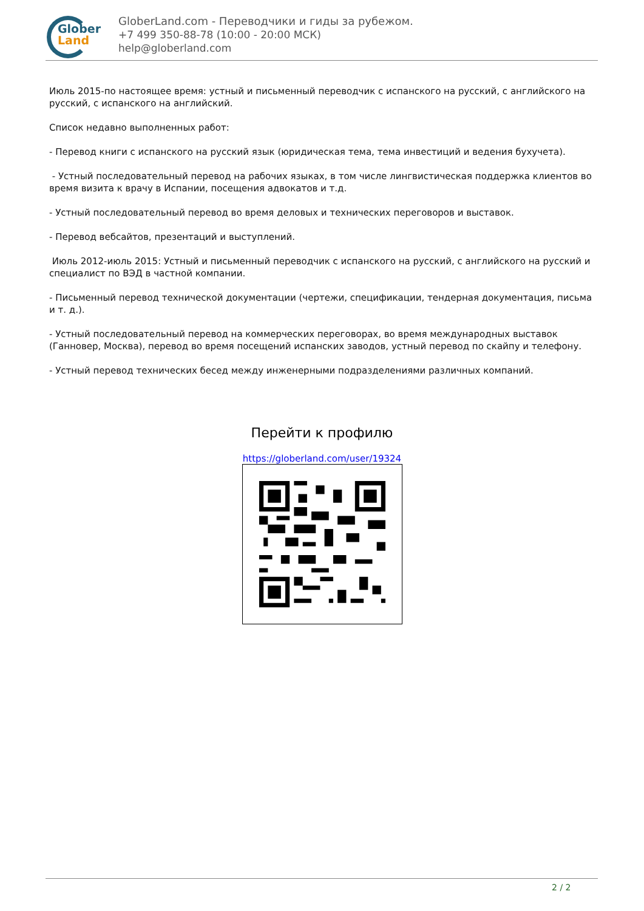Glober
Land
GloberLand.com - Переводчики и гиды за рубежом.
+7 499 350-88-78 (10:00 - 20:00 МСК)
help@globerland.com
Июль 2015-по настоящее время: устный и письменный переводчик с испанского на русский, с английского на русский, с испанского на английский.
Список недавно выполненных работ:
- Перевод книги с испанского на русский язык (юридическая тема, тема инвестиций и ведения бухучета).
- Устный последовательный перевод на рабочих языках, в том числе лингвистическая поддержка клиентов во время визита к врачу в Испании, посещения адвокатов и т.д.
- Устный последовательный перевод во время деловых и технических переговоров и выставок.
- Перевод вебсайтов, презентаций и выступлений.
Июль 2012-июль 2015: Устный и письменный переводчик с испанского на русский, с английского на русский и специалист по ВЭД в частной компании.
- Письменный перевод технической документации (чертежи, спецификации, тендерная документация, письма и т. д.).
- Устный последовательный перевод на коммерческих переговорах, во время международных выставок (Ганновер, Москва), перевод во время посещений испанских заводов, устный перевод по скайпу и телефону.
- Устный перевод технических бесед между инженерными подразделениями различных компаний.
Перейти к профилю
https://globerland.com/user/19324
2 / 2